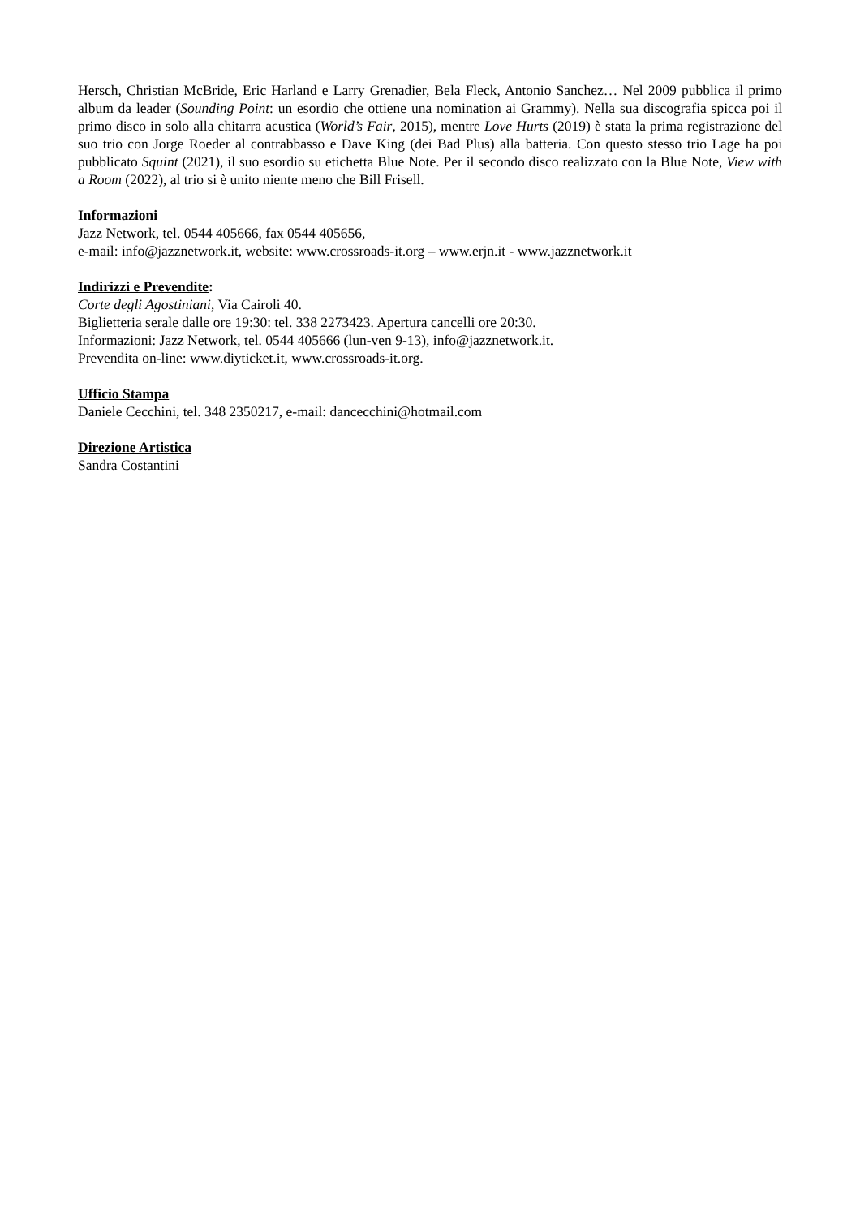Hersch, Christian McBride, Eric Harland e Larry Grenadier, Bela Fleck, Antonio Sanchez… Nel 2009 pubblica il primo album da leader (Sounding Point: un esordio che ottiene una nomination ai Grammy). Nella sua discografia spicca poi il primo disco in solo alla chitarra acustica (World’s Fair, 2015), mentre Love Hurts (2019) è stata la prima registrazione del suo trio con Jorge Roeder al contrabbasso e Dave King (dei Bad Plus) alla batteria. Con questo stesso trio Lage ha poi pubblicato Squint (2021), il suo esordio su etichetta Blue Note. Per il secondo disco realizzato con la Blue Note, View with a Room (2022), al trio si è unito niente meno che Bill Frisell.
Informazioni
Jazz Network, tel. 0544 405666, fax 0544 405656,
e-mail: info@jazznetwork.it, website: www.crossroads-it.org – www.erjn.it - www.jazznetwork.it
Indirizzi e Prevendite:
Corte degli Agostiniani, Via Cairoli 40.
Biglietteria serale dalle ore 19:30: tel. 338 2273423. Apertura cancelli ore 20:30.
Informazioni: Jazz Network, tel. 0544 405666 (lun-ven 9-13), info@jazznetwork.it.
Prevendita on-line: www.diyticket.it, www.crossroads-it.org.
Ufficio Stampa
Daniele Cecchini, tel. 348 2350217, e-mail: dancecchini@hotmail.com
Direzione Artistica
Sandra Costantini